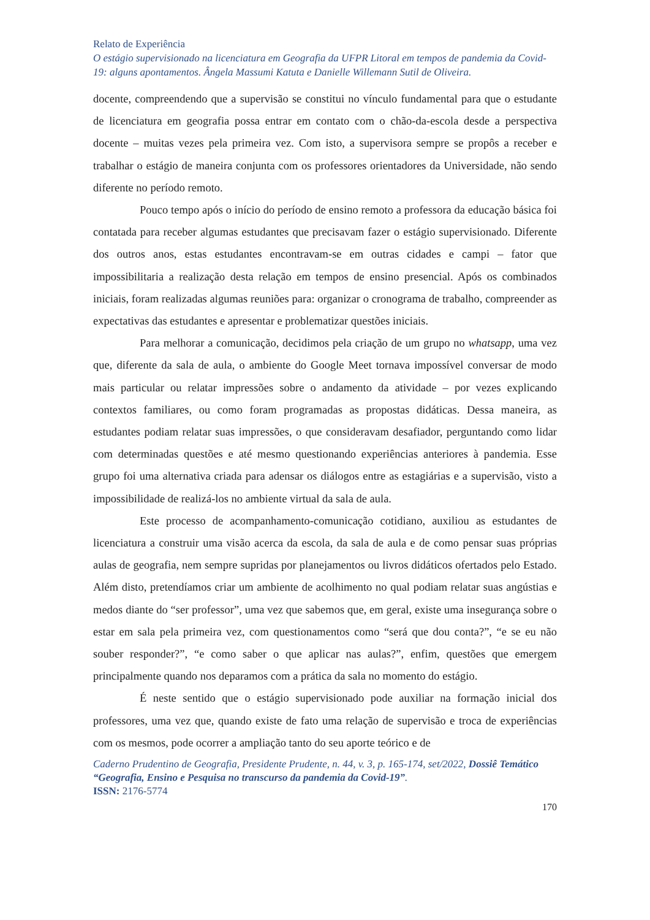Relato de Experiência
O estágio supervisionado na licenciatura em Geografia da UFPR Litoral em tempos de pandemia da Covid-19: alguns apontamentos. Ângela Massumi Katuta e Danielle Willemann Sutil de Oliveira.
docente, compreendendo que a supervisão se constitui no vínculo fundamental para que o estudante de licenciatura em geografia possa entrar em contato com o chão-da-escola desde a perspectiva docente – muitas vezes pela primeira vez. Com isto, a supervisora sempre se propôs a receber e trabalhar o estágio de maneira conjunta com os professores orientadores da Universidade, não sendo diferente no período remoto.
Pouco tempo após o início do período de ensino remoto a professora da educação básica foi contatada para receber algumas estudantes que precisavam fazer o estágio supervisionado. Diferente dos outros anos, estas estudantes encontravam-se em outras cidades e campi – fator que impossibilitaria a realização desta relação em tempos de ensino presencial. Após os combinados iniciais, foram realizadas algumas reuniões para: organizar o cronograma de trabalho, compreender as expectativas das estudantes e apresentar e problematizar questões iniciais.
Para melhorar a comunicação, decidimos pela criação de um grupo no whatsapp, uma vez que, diferente da sala de aula, o ambiente do Google Meet tornava impossível conversar de modo mais particular ou relatar impressões sobre o andamento da atividade – por vezes explicando contextos familiares, ou como foram programadas as propostas didáticas. Dessa maneira, as estudantes podiam relatar suas impressões, o que consideravam desafiador, perguntando como lidar com determinadas questões e até mesmo questionando experiências anteriores à pandemia. Esse grupo foi uma alternativa criada para adensar os diálogos entre as estagiárias e a supervisão, visto a impossibilidade de realizá-los no ambiente virtual da sala de aula.
Este processo de acompanhamento-comunicação cotidiano, auxiliou as estudantes de licenciatura a construir uma visão acerca da escola, da sala de aula e de como pensar suas próprias aulas de geografia, nem sempre supridas por planejamentos ou livros didáticos ofertados pelo Estado. Além disto, pretendíamos criar um ambiente de acolhimento no qual podiam relatar suas angústias e medos diante do “ser professor”, uma vez que sabemos que, em geral, existe uma insegurança sobre o estar em sala pela primeira vez, com questionamentos como “será que dou conta?”, “e se eu não souber responder?”, “e como saber o que aplicar nas aulas?”, enfim, questões que emergem principalmente quando nos deparamos com a prática da sala no momento do estágio.
É neste sentido que o estágio supervisionado pode auxiliar na formação inicial dos professores, uma vez que, quando existe de fato uma relação de supervisão e troca de experiências com os mesmos, pode ocorrer a ampliação tanto do seu aporte teórico e de
Caderno Prudentino de Geografia, Presidente Prudente, n. 44, v. 3, p. 165-174, set/2022, Dossiê Temático “Geografia, Ensino e Pesquisa no transcurso da pandemia da Covid-19”.
ISSN: 2176-5774
170